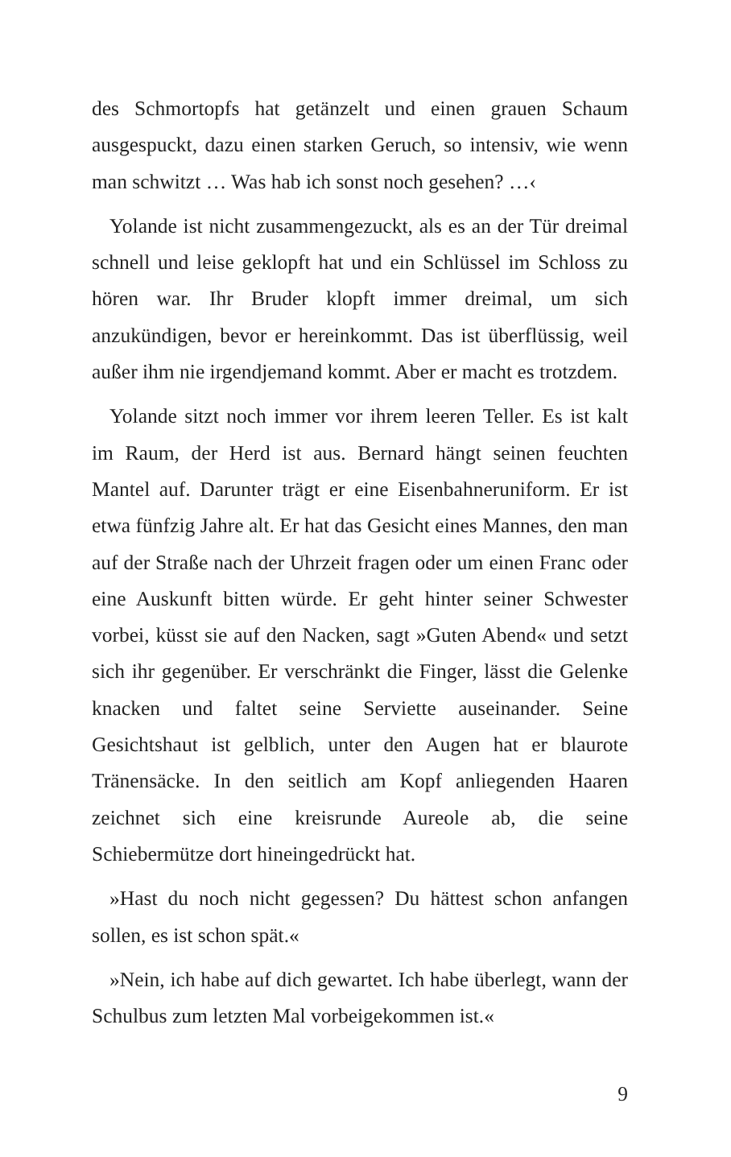des Schmortopfs hat getänzelt und einen grauen Schaum ausgespuckt, dazu einen starken Geruch, so intensiv, wie wenn man schwitzt … Was hab ich sonst noch gesehen? …‹
Yolande ist nicht zusammengezuckt, als es an der Tür dreimal schnell und leise geklopft hat und ein Schlüssel im Schloss zu hören war. Ihr Bruder klopft immer dreimal, um sich anzukündigen, bevor er hereinkommt. Das ist überflüssig, weil außer ihm nie irgendjemand kommt. Aber er macht es trotzdem.
Yolande sitzt noch immer vor ihrem leeren Teller. Es ist kalt im Raum, der Herd ist aus. Bernard hängt seinen feuchten Mantel auf. Darunter trägt er eine Eisenbahneruniform. Er ist etwa fünfzig Jahre alt. Er hat das Gesicht eines Mannes, den man auf der Straße nach der Uhrzeit fragen oder um einen Franc oder eine Auskunft bitten würde. Er geht hinter seiner Schwester vorbei, küsst sie auf den Nacken, sagt »Guten Abend« und setzt sich ihr gegenüber. Er verschränkt die Finger, lässt die Gelenke knacken und faltet seine Serviette auseinander. Seine Gesichtshaut ist gelblich, unter den Augen hat er blaurote Tränensäcke. In den seitlich am Kopf anliegenden Haaren zeichnet sich eine kreisrunde Aureole ab, die seine Schiebermütze dort hineingedrückt hat.
»Hast du noch nicht gegessen? Du hättest schon anfangen sollen, es ist schon spät.«
»Nein, ich habe auf dich gewartet. Ich habe überlegt, wann der Schulbus zum letzten Mal vorbeigekommen ist.«
9